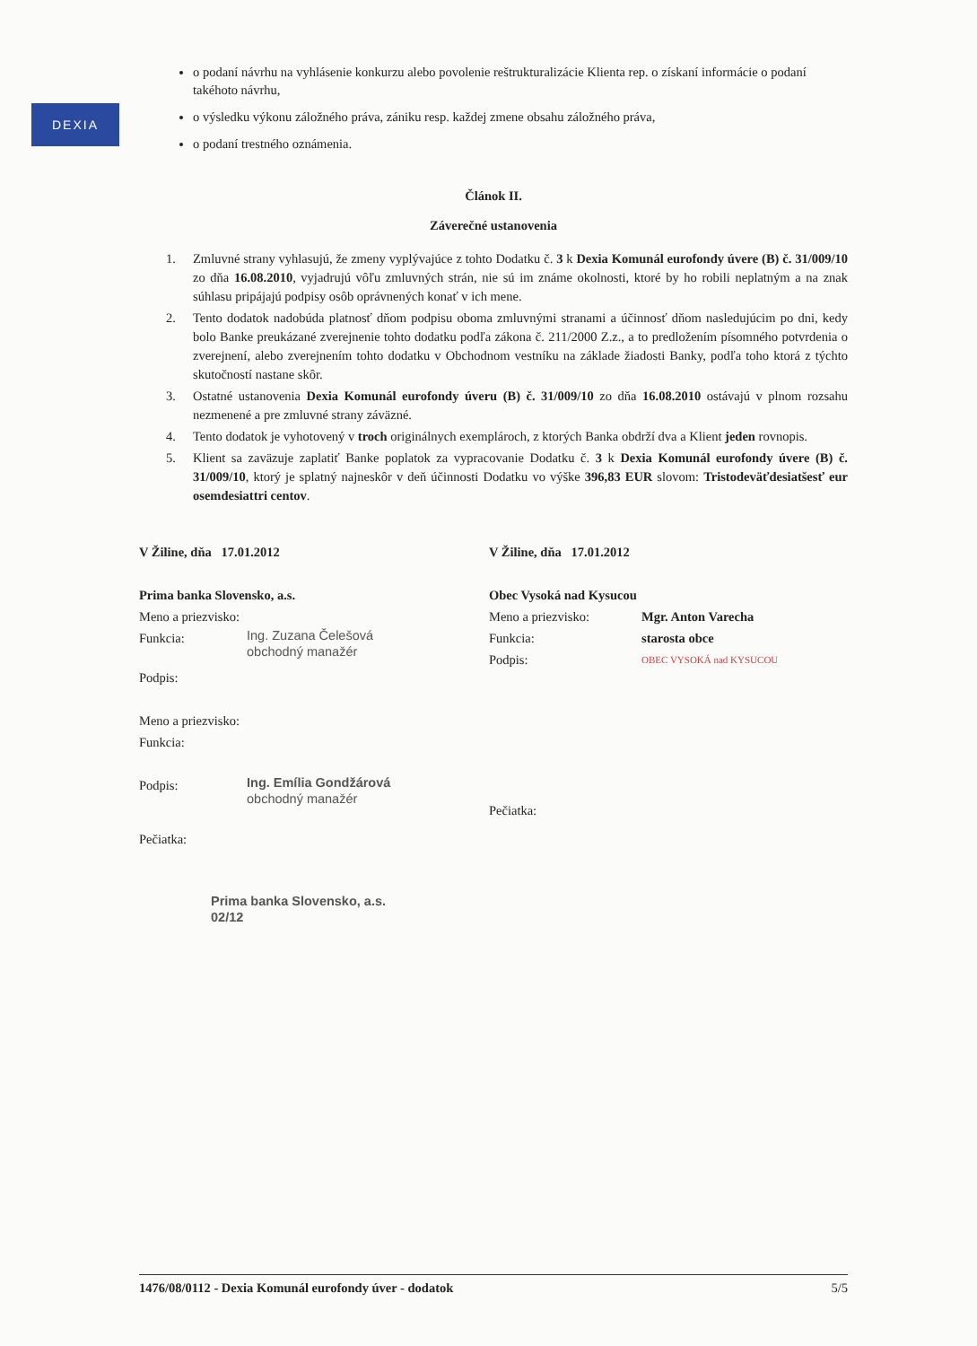DEXIA
o podaní návrhu na vyhlásenie konkurzu alebo povolenie reštrukturalizácie Klienta rep. o získaní informácie o podaní takéhoto návrhu,
o výsledku výkonu záložného práva, zániku resp. každej zmene obsahu záložného práva,
o podaní trestného oznámenia.
Článok II.
Záverečné ustanovenia
1. Zmluvné strany vyhlasujú, že zmeny vyplývajúce z tohto Dodatku č. 3 k Dexia Komunál eurofondy úvere (B) č. 31/009/10 zo dňa 16.08.2010, vyjadrujú vôľu zmluvných strán, nie sú im známe okolnosti, ktoré by ho robili neplatným a na znak súhlasu pripájajú podpisy osôb oprávnených konať v ich mene.
2. Tento dodatok nadobúda platnosť dňom podpisu oboma zmluvnými stranami a účinnosť dňom nasledujúcim po dni, kedy bolo Banke preukázané zverejnenie tohto dodatku podľa zákona č. 211/2000 Z.z., a to predložením písomného potvrdenia o zverejnení, alebo zverejnením tohto dodatku v Obchodnom vestníku na základe žiadosti Banky, podľa toho ktorá z týchto skutočností nastane skôr.
3. Ostatné ustanovenia Dexia Komunál eurofondy úveru (B) č. 31/009/10 zo dňa 16.08.2010 ostávajú v plnom rozsahu nezmenené a pre zmluvné strany záväzné.
4. Tento dodatok je vyhotovený v troch originálnych exemplároch, z ktorých Banka obdrží dva a Klient jeden rovnopis.
5. Klient sa zaväzuje zaplatiť Banke poplatok za vypracovanie Dodatku č. 3 k Dexia Komunál eurofondy úvere (B) č. 31/009/10, ktorý je splatný najneskôr v deň účinnosti Dodatku vo výške 396,83 EUR slovom: Tristodeväťdesiatšesť eur osemdesiattri centov.
V Žiline, dňa 17.01.2012
Prima banka Slovensko, a.s.
Meno a priezvisko:
Funkcia: Ing. Zuzana Čelešová
obchodný manažér
Podpis:
Meno a priezvisko:
Funkcia:
Podpis: Ing. Emília Gondžárová
obchodný manažér
Pečiatka:
Prima banka Slovensko, a.s.
02/12
V Žiline, dňa 17.01.2012
Obec Vysoká nad Kysucou
Meno a priezvisko: Mgr. Anton Varecha
Funkcia: starosta obce
Podpis: OBEC VYSOKÁ nad KYSUCOU
Pečiatka:
1476/08/0112 - Dexia Komunál eurofondy úver - dodatok 5/5